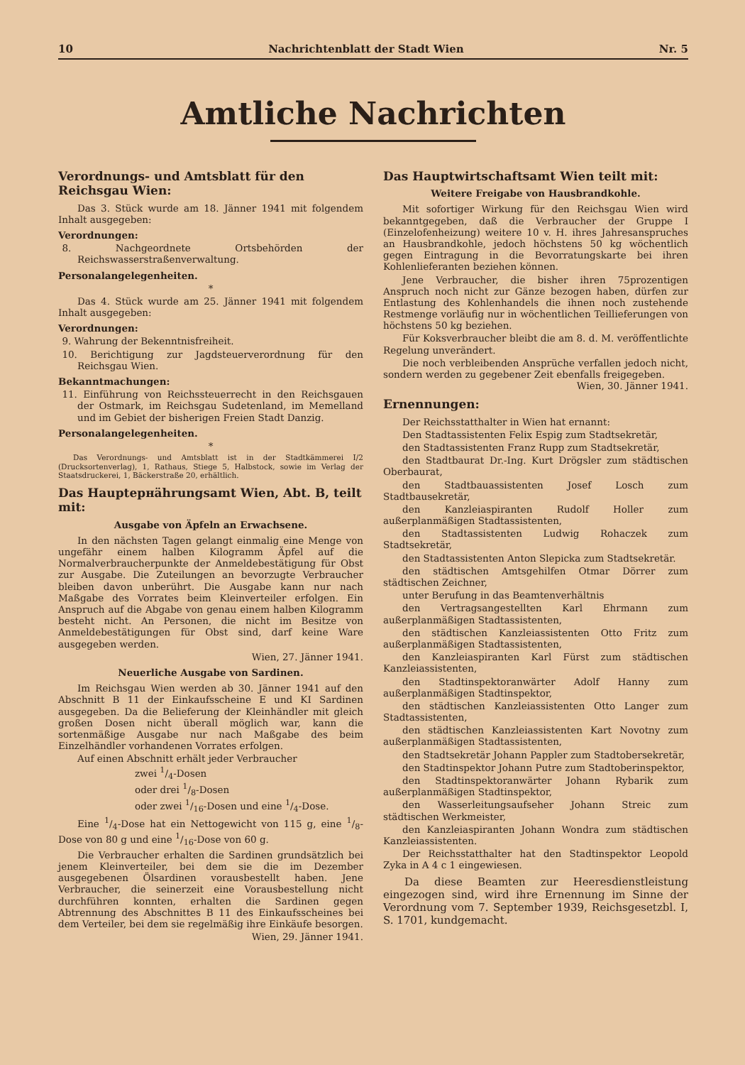10 Nachrichtenblatt der Stadt Wien Nr. 5
Amtliche Nachrichten
Verordnungs- und Amtsblatt für den Reichsgau Wien:
Das 3. Stück wurde am 18. Jänner 1941 mit folgendem Inhalt ausgegeben:
Verordnungen:
8. Nachgeordnete Ortsbehörden der Reichswasserstraßenverwaltung.
Personalangelegenheiten.
*
Das 4. Stück wurde am 25. Jänner 1941 mit folgendem Inhalt ausgegeben:
Verordnungen:
9. Wahrung der Bekenntnisfreiheit.
10. Berichtigung zur Jagdsteuerverordnung für den Reichsgau Wien.
Bekanntmachungen:
11. Einführung von Reichssteuerrecht in den Reichsgauen der Ostmark, im Reichsgau Sudetenland, im Memelland und im Gebiet der bisherigen Freien Stadt Danzig.
Personalangelegenheiten.
*
Das Verordnungs- und Amtsblatt ist in der Stadtkämmerei I/2 (Drucksortenverlag), 1, Rathaus, Stiege 5, Halbstock, sowie im Verlag der Staatsdruckerei, 1, Bäckerstraße 20, erhältlich.
Das Hauptернährungsamt Wien, Abt. B, teilt mit:
Ausgabe von Äpfeln an Erwachsene.
In den nächsten Tagen gelangt einmalig eine Menge von ungefähr einem halben Kilogramm Äpfel auf die Normalverbraucherpunkte der Anmeldebestätigung für Obst zur Ausgabe. Die Zuteilungen an bevorzugte Verbraucher bleiben davon unberührt. Die Ausgabe kann nur nach Maßgabe des Vorrates beim Kleinverteiler erfolgen. Ein Anspruch auf die Abgabe von genau einem halben Kilogramm besteht nicht. An Personen, die nicht im Besitze von Anmeldebestätigungen für Obst sind, darf keine Ware ausgegeben werden.
Wien, 27. Jänner 1941.
Neuerliche Ausgabe von Sardinen.
Im Reichsgau Wien werden ab 30. Jänner 1941 auf den Abschnitt B 11 der Einkaufsscheine E und KI Sardinen ausgegeben. Da die Belieferung der Kleinhändler mit gleich großen Dosen nicht überall möglich war, kann die sortenmäßige Ausgabe nur nach Maßgabe des beim Einzelhändler vorhandenen Vorrates erfolgen.
Auf einen Abschnitt erhält jeder Verbraucher
zwei 1/4-Dosen
oder drei 1/8-Dosen
oder zwei 1/16-Dosen und eine 1/4-Dose.
Eine 1/4-Dose hat ein Nettogewicht von 115 g, eine 1/8-Dose von 80 g und eine 1/16-Dose von 60 g.
Die Verbraucher erhalten die Sardinen grundsätzlich bei jenem Kleinverteiler, bei dem sie die im Dezember ausgegebenen Ölsardinen vorausbestellt haben. Jene Verbraucher, die seinerzeit eine Vorausbestellung nicht durchführen konnten, erhalten die Sardinen gegen Abtrennung des Abschnittes B 11 des Einkaufsscheines bei dem Verteiler, bei dem sie regelmäßig ihre Einkäufe besorgen.
Wien, 29. Jänner 1941.
Das Hauptwirtschaftsamt Wien teilt mit:
Weitere Freigabe von Hausbrandkohle.
Mit sofortiger Wirkung für den Reichsgau Wien wird bekanntgegeben, daß die Verbraucher der Gruppe I (Einzelofenheizung) weitere 10 v. H. ihres Jahresanspruches an Hausbrandkohle, jedoch höchstens 50 kg wöchentlich gegen Eintragung in die Bevorratungskarte bei ihren Kohlenlieferanten beziehen können.
Jene Verbraucher, die bisher ihren 75prozentigen Anspruch noch nicht zur Gänze bezogen haben, dürfen zur Entlastung des Kohlenhandels die ihnen noch zustehende Restmenge vorläufig nur in wöchentlichen Teillieferungen von höchstens 50 kg beziehen.
Für Koksverbraucher bleibt die am 8. d. M. veröffentlichte Regelung unverändert.
Die noch verbleibenden Ansprüche verfallen jedoch nicht, sondern werden zu gegebener Zeit ebenfalls freigegeben. Wien, 30. Jänner 1941.
Ernennungen:
Der Reichsstatthalter in Wien hat ernannt:
Den Stadtassistenten Felix Espig zum Stadtsekretär,
den Stadtassistenten Franz Rupp zum Stadtsekretär,
den Stadtbaurat Dr.-Ing. Kurt Drögsler zum städtischen Oberbaurat,
den Stadtbauassistenten Josef Losch zum Stadtbausekretär,
den Kanzleiaspiranten Rudolf Holler zum außerplanmäßigen Stadtassistenten,
den Stadtassistenten Ludwig Rohaczek zum Stadtsekretär,
den Stadtassistenten Anton Slepicka zum Stadtsekretär.
den städtischen Amtsgehilfen Otmar Dörrer zum städtischen Zeichner,
unter Berufung in das Beamtenverhältnis
den Vertragsangestellten Karl Ehrmann zum außerplanmäßigen Stadtassistenten,
den städtischen Kanzleiassistenten Otto Fritz zum außerplanmäßigen Stadtassistenten,
den Kanzleiaspiranten Karl Fürst zum städtischen Kanzleiassistenten,
den Stadtinspektoranwärter Adolf Hanny zum außerplanmäßigen Stadtinspektor,
den städtischen Kanzleiassistenten Otto Langer zum Stadtassistenten,
den städtischen Kanzleiassistenten Kart Novotny zum außerplanmäßigen Stadtassistenten,
den Stadtsekretär Johann Pappler zum Stadtobersekretär,
den Stadtinspektor Johann Putre zum Stadtoberinspektor,
den Stadtinspektoranwärter Johann Rybarik zum außerplanmäßigen Stadtinspektor,
den Wasserleitungsaufseher Johann Streic zum städtischen Werkmeister,
den Kanzleiaspiranten Johann Wondra zum städtischen Kanzleiassistenten.
Der Reichsstatthalter hat den Stadtinspektor Leopold Zyka in A 4 c 1 eingewiesen.
Da diese Beamten zur Heeresdienstleistung eingezogen sind, wird ihre Ernennung im Sinne der Verordnung vom 7. September 1939, Reichsgesetzbl. I, S. 1701, kundgemacht.